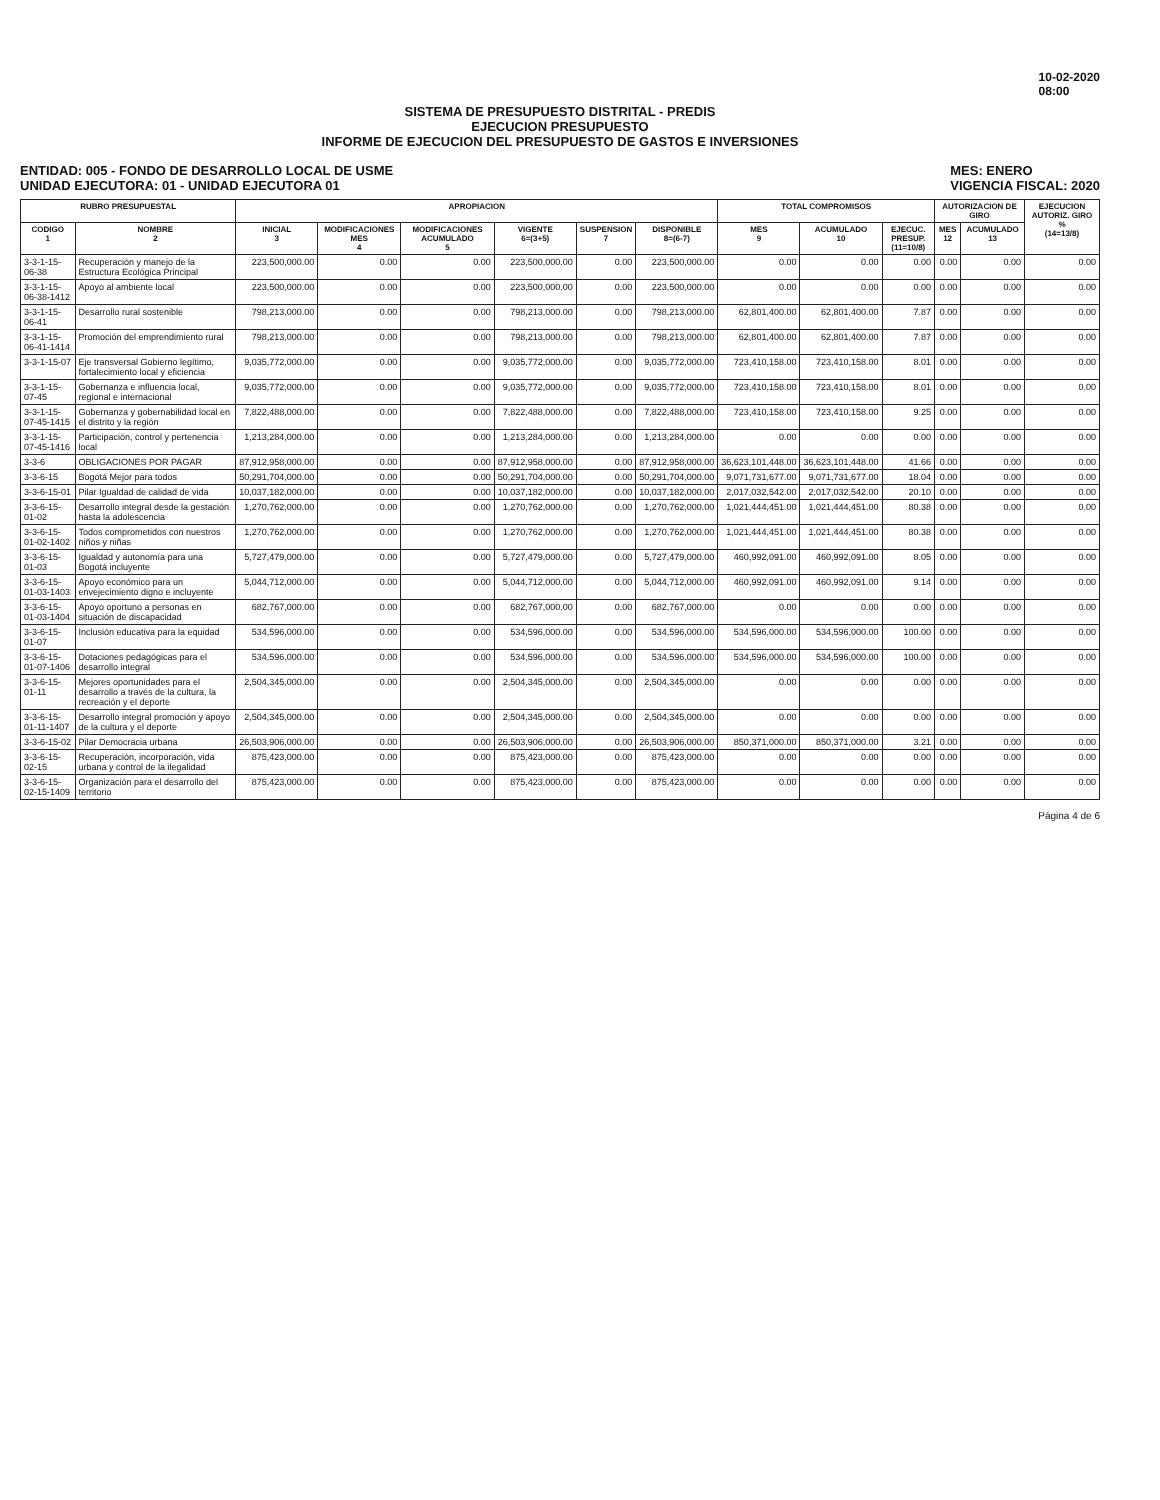10-02-2020
08:00
SISTEMA DE PRESUPUESTO DISTRITAL - PREDIS
EJECUCION PRESUPUESTO
INFORME DE EJECUCION DEL PRESUPUESTO DE GASTOS E INVERSIONES
ENTIDAD: 005 - FONDO DE DESARROLLO LOCAL DE USME
UNIDAD EJECUTORA: 01 - UNIDAD EJECUTORA 01
MES: ENERO
VIGENCIA FISCAL: 2020
| RUBRO PRESUPUESTAL | | APROPIACION | | | | | | TOTAL COMPROMISOS | | | AUTORIZACION DE GIRO | | EJECUCION AUTORIZ. GIRO % (14=13/8) |
| --- | --- | --- | --- | --- | --- | --- | --- | --- | --- | --- | --- | --- | --- |
| CODIGO 1 | NOMBRE 2 | INICIAL 3 | MODIFICACIONES MES 4 | MODIFICACIONES ACUMULADO 5 | VIGENTE 6=(3+5) | SUSPENSION 7 | DISPONIBLE 8=(6-7) | MES 9 | ACUMULADO 10 | EJECUC. PRESUP. (11=10/8) | MES 12 | ACUMULADO 13 | |
| 3-3-1-15-06-38 | Recuperación y manejo de la Estructura Ecológica Principal | 223,500,000.00 | 0.00 | 0.00 | 223,500,000.00 | 0.00 | 223,500,000.00 | 0.00 | 0.00 | 0.00 | 0.00 | 0.00 | 0.00 |
| 3-3-1-15-06-38-1412 | Apoyo al ambiente local | 223,500,000.00 | 0.00 | 0.00 | 223,500,000.00 | 0.00 | 223,500,000.00 | 0.00 | 0.00 | 0.00 | 0.00 | 0.00 | 0.00 |
| 3-3-1-15-06-41 | Desarrollo rural sostenible | 798,213,000.00 | 0.00 | 0.00 | 798,213,000.00 | 0.00 | 798,213,000.00 | 62,801,400.00 | 62,801,400.00 | 7.87 | 0.00 | 0.00 | 0.00 |
| 3-3-1-15-06-41-1414 | Promoción del emprendimiento rural | 798,213,000.00 | 0.00 | 0.00 | 798,213,000.00 | 0.00 | 798,213,000.00 | 62,801,400.00 | 62,801,400.00 | 7.87 | 0.00 | 0.00 | 0.00 |
| 3-3-1-15-07 | Eje transversal Gobierno legítimo, fortalecimiento local y eficiencia | 9,035,772,000.00 | 0.00 | 0.00 | 9,035,772,000.00 | 0.00 | 9,035,772,000.00 | 723,410,158.00 | 723,410,158.00 | 8.01 | 0.00 | 0.00 | 0.00 |
| 3-3-1-15-07-45 | Gobernanza e influencia local, regional e internacional | 9,035,772,000.00 | 0.00 | 0.00 | 9,035,772,000.00 | 0.00 | 9,035,772,000.00 | 723,410,158.00 | 723,410,158.00 | 8.01 | 0.00 | 0.00 | 0.00 |
| 3-3-1-15-07-45-1415 | Gobernanza y gobernabilidad local en el distrito y la región | 7,822,488,000.00 | 0.00 | 0.00 | 7,822,488,000.00 | 0.00 | 7,822,488,000.00 | 723,410,158.00 | 723,410,158.00 | 9.25 | 0.00 | 0.00 | 0.00 |
| 3-3-1-15-07-45-1416 | Participación, control y pertenencia local | 1,213,284,000.00 | 0.00 | 0.00 | 1,213,284,000.00 | 0.00 | 1,213,284,000.00 | 0.00 | 0.00 | 0.00 | 0.00 | 0.00 | 0.00 |
| 3-3-6 | OBLIGACIONES POR PAGAR | 87,912,958,000.00 | 0.00 | 0.00 | 87,912,958,000.00 | 0.00 | 87,912,958,000.00 | 36,623,101,448.00 | 36,623,101,448.00 | 41.66 | 0.00 | 0.00 | 0.00 |
| 3-3-6-15 | Bogotá Mejor para todos | 50,291,704,000.00 | 0.00 | 0.00 | 50,291,704,000.00 | 0.00 | 50,291,704,000.00 | 9,071,731,677.00 | 9,071,731,677.00 | 18.04 | 0.00 | 0.00 | 0.00 |
| 3-3-6-15-01 | Pilar Igualdad de calidad de vida | 10,037,182,000.00 | 0.00 | 0.00 | 10,037,182,000.00 | 0.00 | 10,037,182,000.00 | 2,017,032,542.00 | 2,017,032,542.00 | 20.10 | 0.00 | 0.00 | 0.00 |
| 3-3-6-15-01-02 | Desarrollo integral desde la gestación hasta la adolescencia | 1,270,762,000.00 | 0.00 | 0.00 | 1,270,762,000.00 | 0.00 | 1,270,762,000.00 | 1,021,444,451.00 | 1,021,444,451.00 | 80.38 | 0.00 | 0.00 | 0.00 |
| 3-3-6-15-01-02-1402 | Todos comprometidos con nuestros niños y niñas | 1,270,762,000.00 | 0.00 | 0.00 | 1,270,762,000.00 | 0.00 | 1,270,762,000.00 | 1,021,444,451.00 | 1,021,444,451.00 | 80.38 | 0.00 | 0.00 | 0.00 |
| 3-3-6-15-01-03 | Igualdad y autonomía para una Bogotá incluyente | 5,727,479,000.00 | 0.00 | 0.00 | 5,727,479,000.00 | 0.00 | 5,727,479,000.00 | 460,992,091.00 | 460,992,091.00 | 8.05 | 0.00 | 0.00 | 0.00 |
| 3-3-6-15-01-03-1403 | Apoyo económico para un envejecimiento digno e incluyente | 5,044,712,000.00 | 0.00 | 0.00 | 5,044,712,000.00 | 0.00 | 5,044,712,000.00 | 460,992,091.00 | 460,992,091.00 | 9.14 | 0.00 | 0.00 | 0.00 |
| 3-3-6-15-01-03-1404 | Apoyo oportuno a personas en situación de discapacidad | 682,767,000.00 | 0.00 | 0.00 | 682,767,000.00 | 0.00 | 682,767,000.00 | 0.00 | 0.00 | 0.00 | 0.00 | 0.00 | 0.00 |
| 3-3-6-15-01-07 | Inclusión educativa para la equidad | 534,596,000.00 | 0.00 | 0.00 | 534,596,000.00 | 0.00 | 534,596,000.00 | 534,596,000.00 | 534,596,000.00 | 100.00 | 0.00 | 0.00 | 0.00 |
| 3-3-6-15-01-07-1406 | Dotaciones pedagógicas para el desarrollo integral | 534,596,000.00 | 0.00 | 0.00 | 534,596,000.00 | 0.00 | 534,596,000.00 | 534,596,000.00 | 534,596,000.00 | 100.00 | 0.00 | 0.00 | 0.00 |
| 3-3-6-15-01-11 | Mejores oportunidades para el desarrollo a través de la cultura, la recreación y el deporte | 2,504,345,000.00 | 0.00 | 0.00 | 2,504,345,000.00 | 0.00 | 2,504,345,000.00 | 0.00 | 0.00 | 0.00 | 0.00 | 0.00 | 0.00 |
| 3-3-6-15-01-11-1407 | Desarrollo integral promoción y apoyo de la cultura y el deporte | 2,504,345,000.00 | 0.00 | 0.00 | 2,504,345,000.00 | 0.00 | 2,504,345,000.00 | 0.00 | 0.00 | 0.00 | 0.00 | 0.00 | 0.00 |
| 3-3-6-15-02 | Pilar Democracia urbana | 26,503,906,000.00 | 0.00 | 0.00 | 26,503,906,000.00 | 0.00 | 26,503,906,000.00 | 850,371,000.00 | 850,371,000.00 | 3.21 | 0.00 | 0.00 | 0.00 |
| 3-3-6-15-02-15 | Recuperación, incorporación, vida urbana y control de la ilegalidad | 875,423,000.00 | 0.00 | 0.00 | 875,423,000.00 | 0.00 | 875,423,000.00 | 0.00 | 0.00 | 0.00 | 0.00 | 0.00 | 0.00 |
| 3-3-6-15-02-15-1409 | Organización para el desarrollo del territorio | 875,423,000.00 | 0.00 | 0.00 | 875,423,000.00 | 0.00 | 875,423,000.00 | 0.00 | 0.00 | 0.00 | 0.00 | 0.00 | 0.00 |
Página 4 de 6